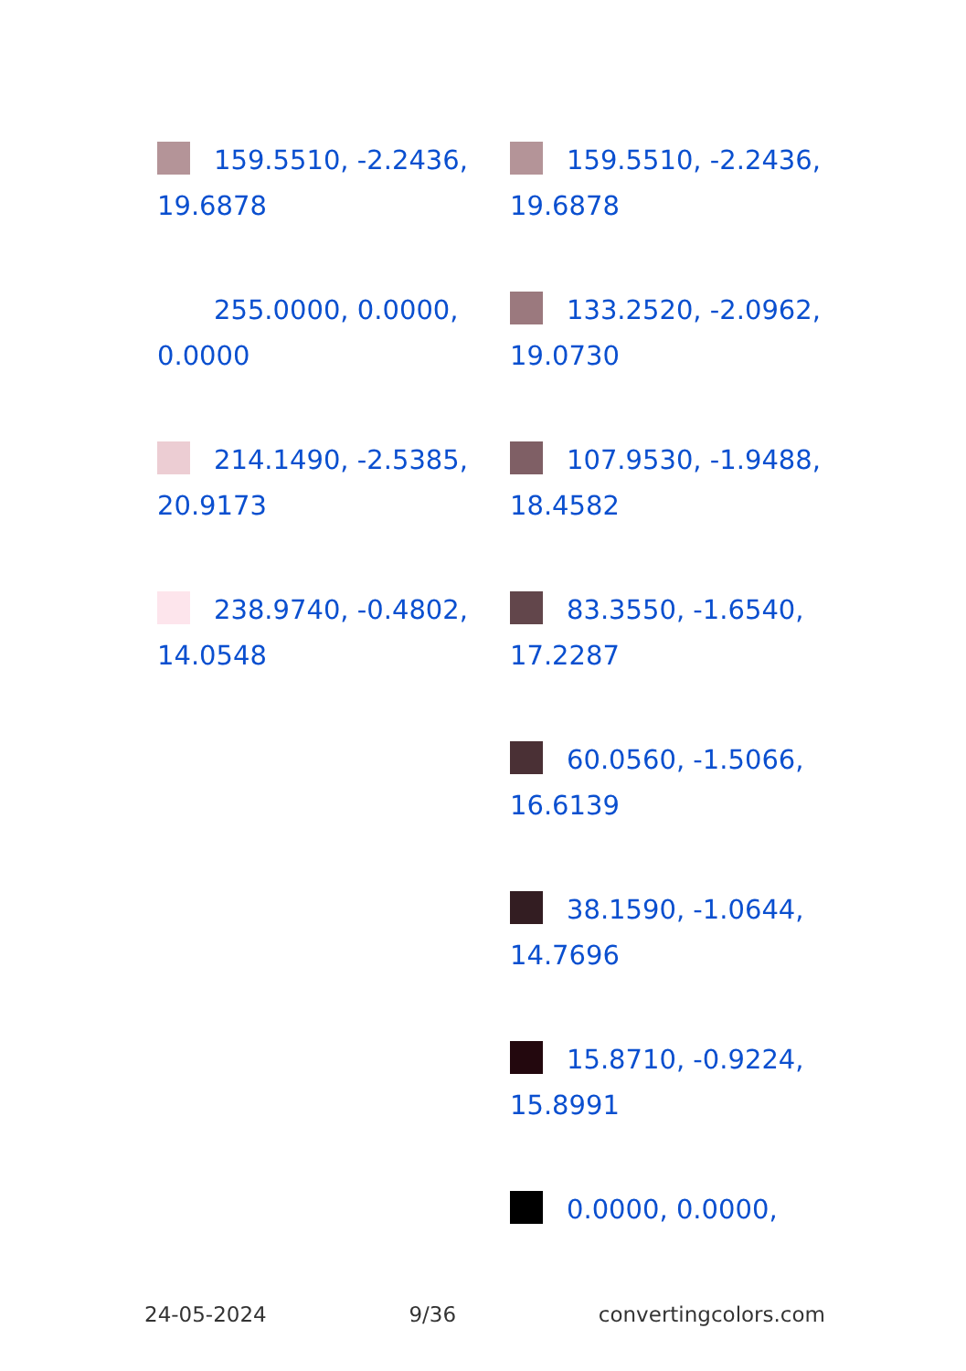159.5510, -2.2436, 19.6878
255.0000, 0.0000, 0.0000
214.1490, -2.5385, 20.9173
238.9740, -0.4802, 14.0548
159.5510, -2.2436, 19.6878
133.2520, -2.0962, 19.0730
107.9530, -1.9488, 18.4582
83.3550, -1.6540, 17.2287
60.0560, -1.5066, 16.6139
38.1590, -1.0644, 14.7696
15.8710, -0.9224, 15.8991
0.0000, 0.0000,
24-05-2024 9/36 convertingcolors.com